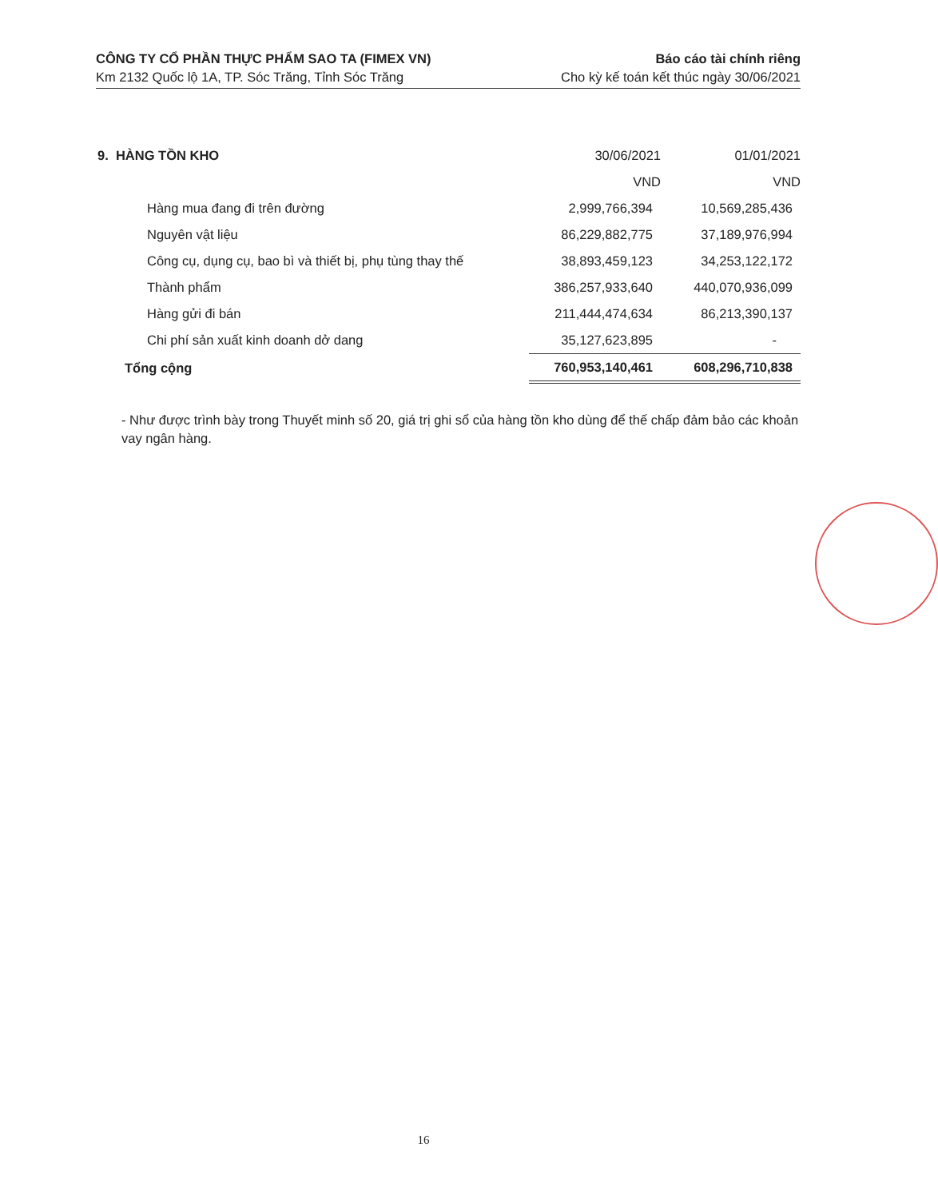CÔNG TY CỔ PHẦN THỰC PHẨM SAO TA (FIMEX VN)
Km 2132 Quốc lộ 1A, TP. Sóc Trăng, Tỉnh Sóc Trăng
Báo cáo tài chính riêng
Cho kỳ kế toán kết thúc ngày 30/06/2021
| 9. HÀNG TỒN KHO | 30/06/2021 | 01/01/2021 |
| --- | --- | --- |
| | VND | VND |
| Hàng mua đang đi trên đường | 2,999,766,394 | 10,569,285,436 |
| Nguyên vật liệu | 86,229,882,775 | 37,189,976,994 |
| Công cụ, dụng cụ, bao bì và thiết bị, phụ tùng thay thế | 38,893,459,123 | 34,253,122,172 |
| Thành phẩm | 386,257,933,640 | 440,070,936,099 |
| Hàng gửi đi bán | 211,444,474,634 | 86,213,390,137 |
| Chi phí sản xuất kinh doanh dở dang | 35,127,623,895 | - |
| Tổng cộng | 760,953,140,461 | 608,296,710,838 |
- Như được trình bày trong Thuyết minh số 20, giá trị ghi sổ của hàng tồn kho dùng để thế chấp đảm bảo các khoản vay ngân hàng.
16